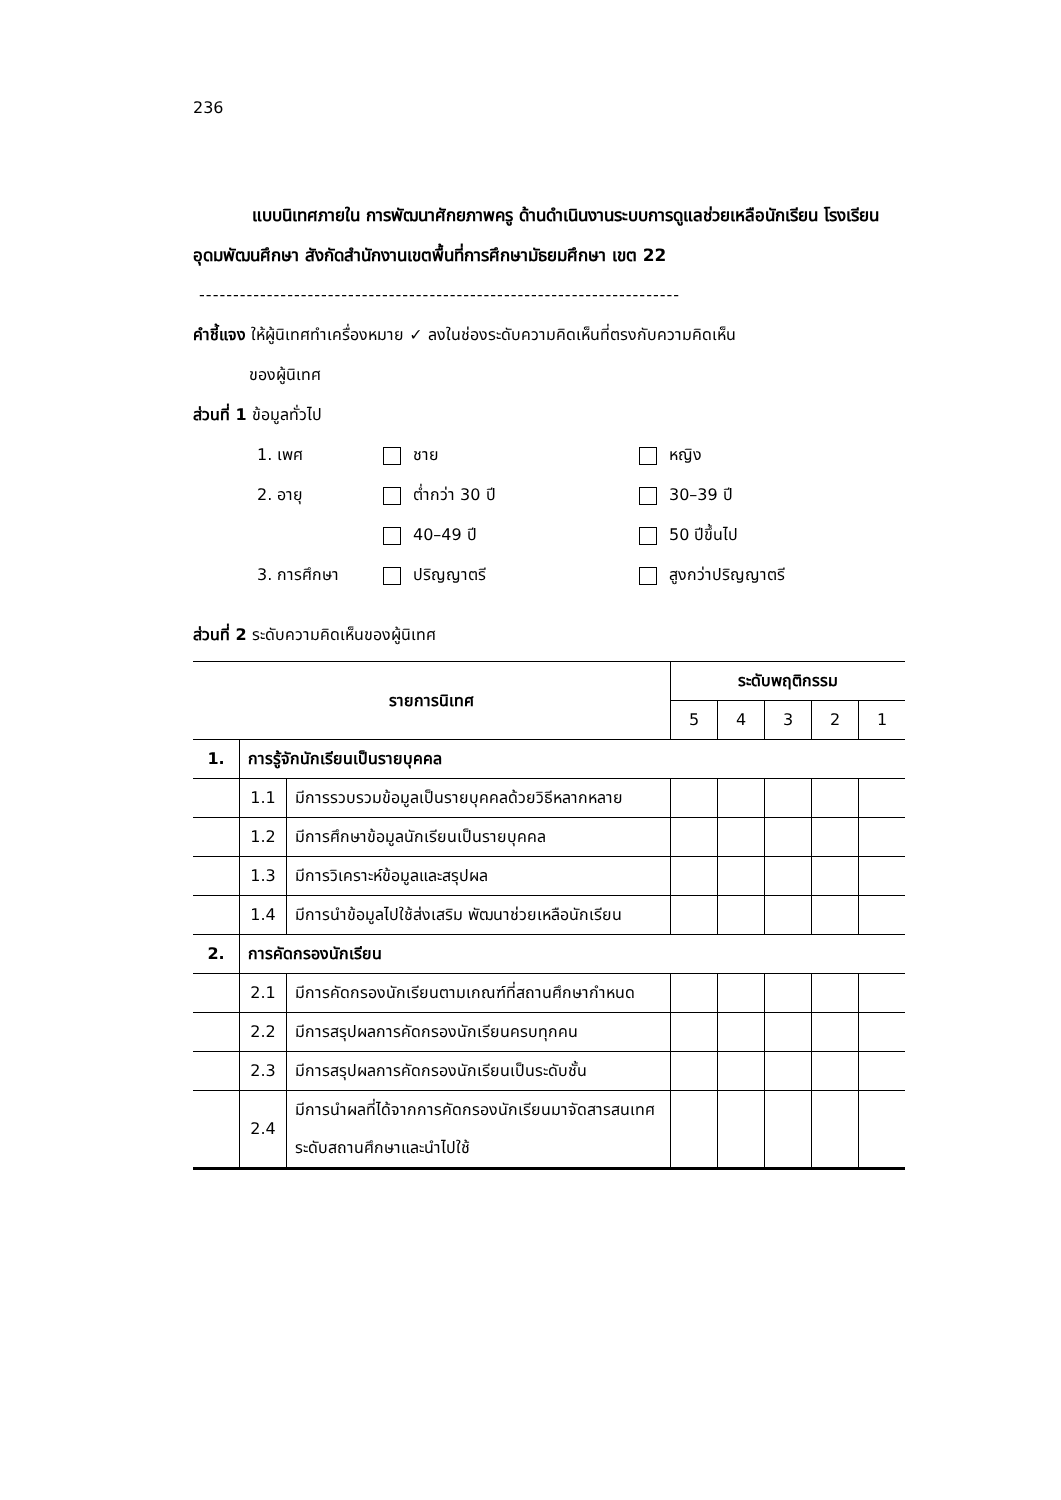236
แบบนิเทศภายใน การพัฒนาศักยภาพครู ด้านดำเนินงานระบบการดูแลช่วยเหลือนักเรียน โรงเรียนอุดมพัฒนศึกษา สังกัดสำนักงานเขตพื้นที่การศึกษามัธยมศึกษา เขต 22
-----------------------------------------------------------------------
คำชี้แจง ให้ผู้นิเทศทำเครื่องหมาย ✓ ลงในช่องระดับความคิดเห็นที่ตรงกับความคิดเห็น
ของผู้นิเทศ
ส่วนที่ 1 ข้อมูลทั่วไป
| 1. เพศ | ชาย | หญิง |
| 2. อายุ | ต่ำกว่า 30 ปี | 30–39 ปี |
| | 40–49 ปี | 50 ปีขึ้นไป |
| 3. การศึกษา | ปริญญาตรี | สูงกว่าปริญญาตรี |
ส่วนที่ 2 ระดับความคิดเห็นของผู้นิเทศ
| รายการนิเทศ | | | ระดับพฤติกรรม | | | | |
| --- | --- | --- | --- | --- | --- | --- | --- |
| | | | 5 | 4 | 3 | 2 | 1 |
| 1. | การรู้จักนักเรียนเป็นรายบุคคล | | | | | | |
| | 1.1 | มีการรวบรวมข้อมูลเป็นรายบุคคลด้วยวิธีหลากหลาย | | | | | |
| | 1.2 | มีการศึกษาข้อมูลนักเรียนเป็นรายบุคคล | | | | | |
| | 1.3 | มีการวิเคราะห์ข้อมูลและสรุปผล | | | | | |
| | 1.4 | มีการนำข้อมูลไปใช้ส่งเสริม พัฒนาช่วยเหลือนักเรียน | | | | | |
| 2. | การคัดกรองนักเรียน | | | | | | |
| | 2.1 | มีการคัดกรองนักเรียนตามเกณฑ์ที่สถานศึกษากำหนด | | | | | |
| | 2.2 | มีการสรุปผลการคัดกรองนักเรียนครบทุกคน | | | | | |
| | 2.3 | มีการสรุปผลการคัดกรองนักเรียนเป็นระดับชั้น | | | | | |
| | 2.4 | มีการนำผลที่ได้จากการคัดกรองนักเรียนมาจัดสารสนเทศ ระดับสถานศึกษาและนำไปใช้ | | | | | |